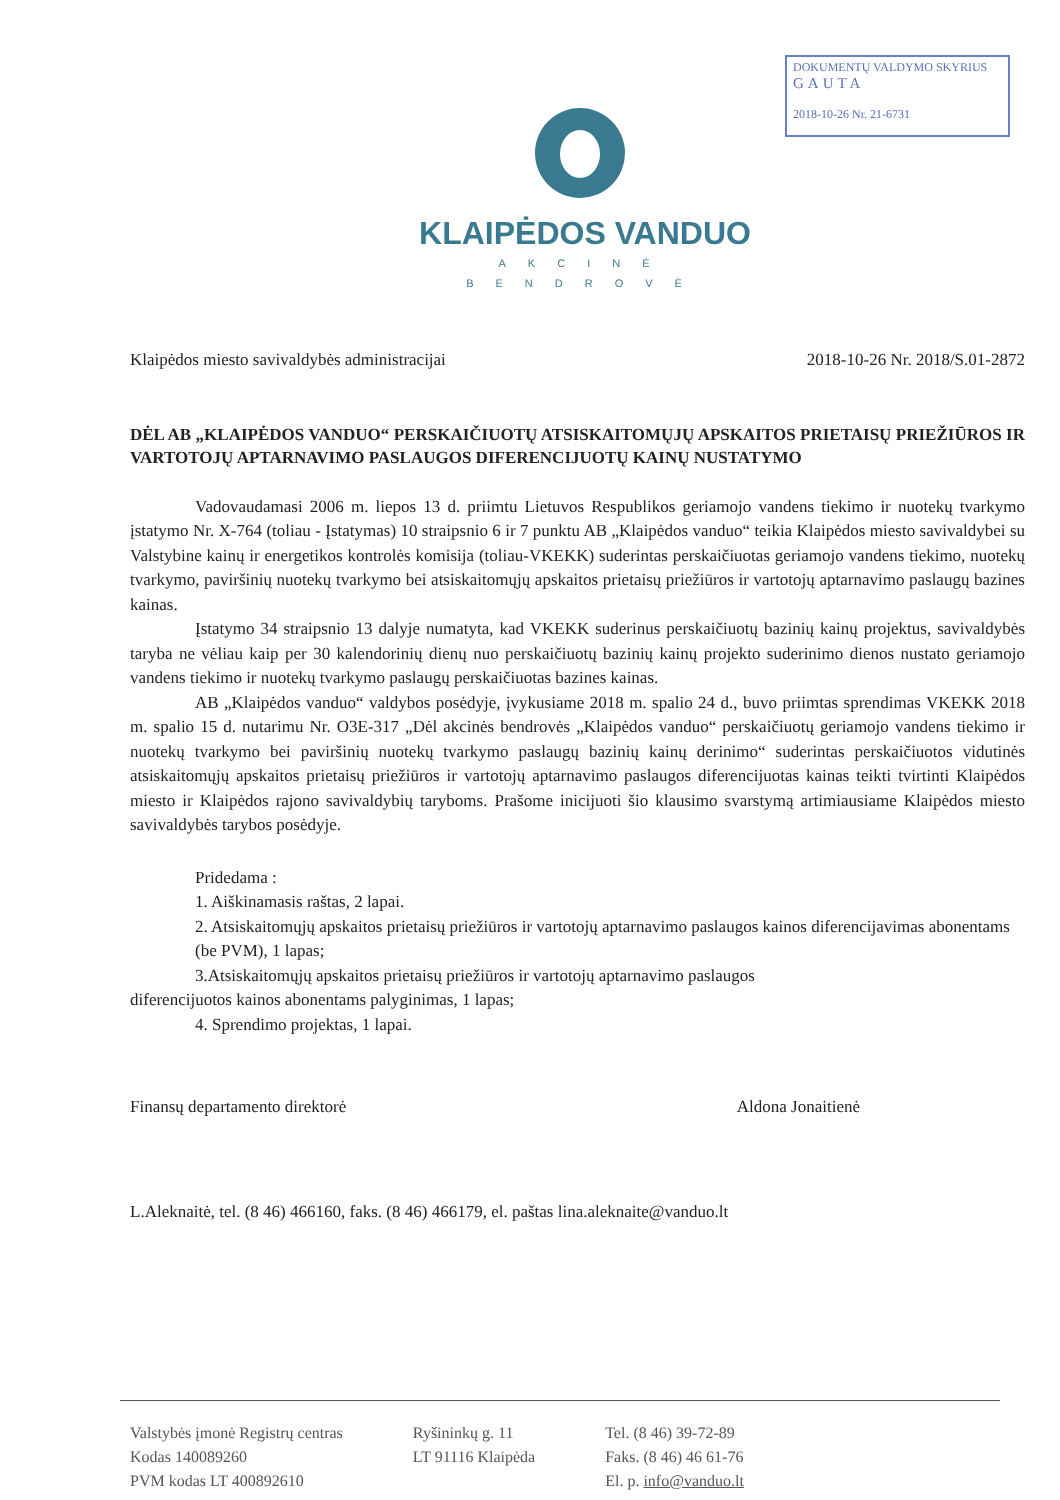DOKUMENTŲ VALDYMO SKYRIUS
GAUTA
2018-10-26 Nr. 21-6731
KLAIPĖDOS VANDUO
AKCINĖ BENDROVĖ
Klaipėdos miesto savivaldybės administracijai 2018-10-26 Nr. 2018/S.01-2872
DĖL AB „KLAIPĖDOS VANDUO“ PERSKAIČIUOTŲ ATSISKAITOMŲJŲ APSKAITOS PRIETAISŲ PRIEŽIŪROS IR VARTOTOJŲ APTARNAVIMO PASLAUGOS DIFERENCIJUOTŲ KAINŲ NUSTATYMO
Vadovaudamasi 2006 m. liepos 13 d. priimtu Lietuvos Respublikos geriamojo vandens tiekimo ir nuotekų tvarkymo įstatymo Nr. X-764 (toliau - Įstatymas) 10 straipsnio 6 ir 7 punktu AB „Klaipėdos vanduo“ teikia Klaipėdos miesto savivaldybei su Valstybine kainų ir energetikos kontrolės komisija (toliau-VKEKK) suderintas perskaičiuotas geriamojo vandens tiekimo, nuotekų tvarkymo, paviršinių nuotekų tvarkymo bei atsiskaitomųjų apskaitos prietaisų priežiūros ir vartotojų aptarnavimo paslaugų bazines kainas.
Įstatymo 34 straipsnio 13 dalyje numatyta, kad VKEKK suderinus perskaičiuotų bazinių kainų projektus, savivaldybės taryba ne vėliau kaip per 30 kalendorinių dienų nuo perskaičiuotų bazinių kainų projekto suderinimo dienos nustato geriamojo vandens tiekimo ir nuotekų tvarkymo paslaugų perskaičiuotas bazines kainas.
AB „Klaipėdos vanduo“ valdybos posėdyje, įvykusiame 2018 m. spalio 24 d., buvo priimtas sprendimas VKEKK 2018 m. spalio 15 d. nutarimu Nr. O3E-317 „Dėl akcinės bendrovės „Klaipėdos vanduo“ perskaičiuotų geriamojo vandens tiekimo ir nuotekų tvarkymo bei paviršinių nuotekų tvarkymo paslaugų bazinių kainų derinimo“ suderintas perskaičiuotos vidutinės atsiskaitomųjų apskaitos prietaisų priežiūros ir vartotojų aptarnavimo paslaugos diferencijuotas kainas teikti tvirtinti Klaipėdos miesto ir Klaipėdos rajono savivaldybių taryboms. Prašome inicijuoti šio klausimo svarstymą artimiausiame Klaipėdos miesto savivaldybės tarybos posėdyje.
Pridedama :
1. Aiškinamasis raštas, 2 lapai.
2. Atsiskaitomųjų apskaitos prietaisų priežiūros ir vartotojų aptarnavimo paslaugos kainos diferencijavimas abonentams (be PVM), 1 lapas;
3.Atsiskaitomųjų apskaitos prietaisų priežiūros ir vartotojų aptarnavimo paslaugos
diferencijuotos kainos abonentams palyginimas, 1 lapas;
4. Sprendimo projektas, 1 lapai.
Finansų departamento direktorė Aldona Jonaitienė
L.Aleknaitė, tel. (8 46) 466160, faks. (8 46) 466179, el. paštas lina.aleknaite@vanduo.lt
Valstybės įmonė Registrų centras
Kodas 140089260
PVM kodas LT 400892610
Ryšininkų g. 11
LT 91116 Klaipėda
Tel. (8 46) 39-72-89
Faks. (8 46) 46 61-76
El. p. info@vanduo.lt